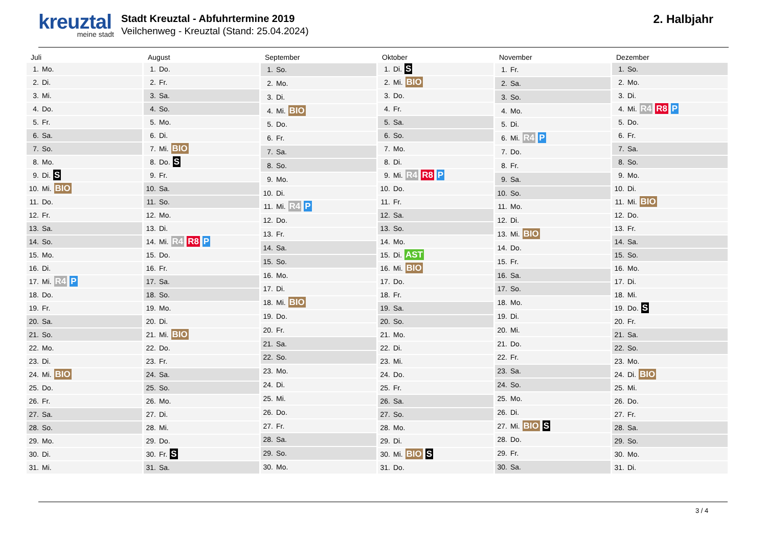kreuztal
meine stadt
Stadt Kreuztal - Abfuhrtermine 2019
Veilchenweg - Kreuztal (Stand: 25.04.2024)
2. Halbjahr
| Juli | |
| --- | --- |
| 1. | Mo. |
| 2. | Di. |
| 3. | Mi. |
| 4. | Do. |
| 5. | Fr. |
| 6. | Sa. |
| 7. | So. |
| 8. | Mo. |
| 9. | Di. S |
| 10. | Mi. BIO |
| 11. | Do. |
| 12. | Fr. |
| 13. | Sa. |
| 14. | So. |
| 15. | Mo. |
| 16. | Di. |
| 17. | Mi. R4 P |
| 18. | Do. |
| 19. | Fr. |
| 20. | Sa. |
| 21. | So. |
| 22. | Mo. |
| 23. | Di. |
| 24. | Mi. BIO |
| 25. | Do. |
| 26. | Fr. |
| 27. | Sa. |
| 28. | So. |
| 29. | Mo. |
| 30. | Di. |
| 31. | Mi. |
| August | |
| --- | --- |
| 1. | Do. |
| 2. | Fr. |
| 3. | Sa. |
| 4. | So. |
| 5. | Mo. |
| 6. | Di. |
| 7. | Mi. BIO |
| 8. | Do. S |
| 9. | Fr. |
| 10. | Sa. |
| 11. | So. |
| 12. | Mo. |
| 13. | Di. |
| 14. | Mi. R4 R8 P |
| 15. | Do. |
| 16. | Fr. |
| 17. | Sa. |
| 18. | So. |
| 19. | Mo. |
| 20. | Di. |
| 21. | Mi. BIO |
| 22. | Do. |
| 23. | Fr. |
| 24. | Sa. |
| 25. | So. |
| 26. | Mo. |
| 27. | Di. |
| 28. | Mi. |
| 29. | Do. |
| 30. | Fr. S |
| 31. | Sa. |
| September | |
| --- | --- |
| 1. | So. |
| 2. | Mo. |
| 3. | Di. |
| 4. | Mi. BIO |
| 5. | Do. |
| 6. | Fr. |
| 7. | Sa. |
| 8. | So. |
| 9. | Mo. |
| 10. | Di. |
| 11. | Mi. R4 P |
| 12. | Do. |
| 13. | Fr. |
| 14. | Sa. |
| 15. | So. |
| 16. | Mo. |
| 17. | Di. |
| 18. | Mi. BIO |
| 19. | Do. |
| 20. | Fr. |
| 21. | Sa. |
| 22. | So. |
| 23. | Mo. |
| 24. | Di. |
| 25. | Mi. |
| 26. | Do. |
| 27. | Fr. |
| 28. | Sa. |
| 29. | So. |
| 30. | Mo. |
| Oktober | |
| --- | --- |
| 1. | Di. S |
| 2. | Mi. BIO |
| 3. | Do. |
| 4. | Fr. |
| 5. | Sa. |
| 6. | So. |
| 7. | Mo. |
| 8. | Di. |
| 9. | Mi. R4 R8 P |
| 10. | Do. |
| 11. | Fr. |
| 12. | Sa. |
| 13. | So. |
| 14. | Mo. |
| 15. | Di. AST |
| 16. | Mi. BIO |
| 17. | Do. |
| 18. | Fr. |
| 19. | Sa. |
| 20. | So. |
| 21. | Mo. |
| 22. | Di. |
| 23. | Mi. |
| 24. | Do. |
| 25. | Fr. |
| 26. | Sa. |
| 27. | So. |
| 28. | Mo. |
| 29. | Di. |
| 30. | Mi. BIO S |
| 31. | Do. |
| November | |
| --- | --- |
| 1. | Fr. |
| 2. | Sa. |
| 3. | So. |
| 4. | Mo. |
| 5. | Di. |
| 6. | Mi. R4 P |
| 7. | Do. |
| 8. | Fr. |
| 9. | Sa. |
| 10. | So. |
| 11. | Mo. |
| 12. | Di. |
| 13. | Mi. BIO |
| 14. | Do. |
| 15. | Fr. |
| 16. | Sa. |
| 17. | So. |
| 18. | Mo. |
| 19. | Di. |
| 20. | Mi. |
| 21. | Do. |
| 22. | Fr. |
| 23. | Sa. |
| 24. | So. |
| 25. | Mo. |
| 26. | Di. |
| 27. | Mi. BIO S |
| 28. | Do. |
| 29. | Fr. |
| 30. | Sa. |
| Dezember | |
| --- | --- |
| 1. | So. |
| 2. | Mo. |
| 3. | Di. |
| 4. | Mi. R4 R8 P |
| 5. | Do. |
| 6. | Fr. |
| 7. | Sa. |
| 8. | So. |
| 9. | Mo. |
| 10. | Di. |
| 11. | Mi. BIO |
| 12. | Do. |
| 13. | Fr. |
| 14. | Sa. |
| 15. | So. |
| 16. | Mo. |
| 17. | Di. |
| 18. | Mi. |
| 19. | Do. S |
| 20. | Fr. |
| 21. | Sa. |
| 22. | So. |
| 23. | Mo. |
| 24. | Di. BIO |
| 25. | Mi. |
| 26. | Do. |
| 27. | Fr. |
| 28. | Sa. |
| 29. | So. |
| 30. | Mo. |
| 31. | Di. |
3 / 4